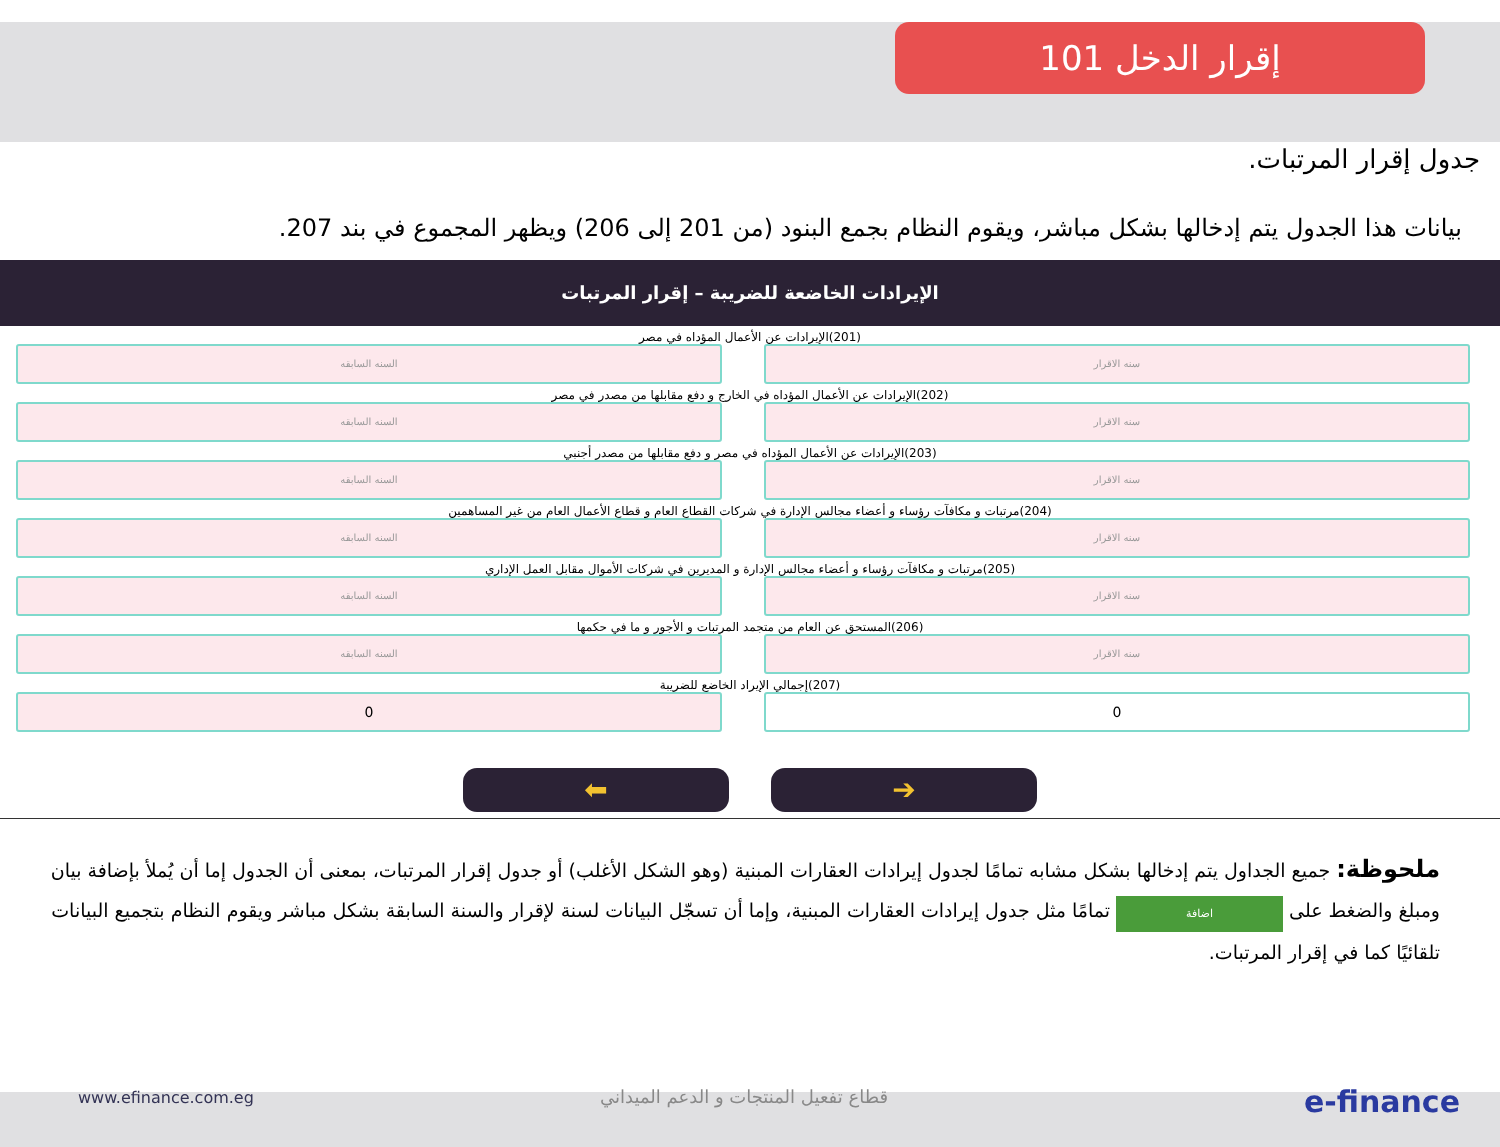إقرار الدخل 101
جدول إقرار المرتبات.
بيانات هذا الجدول يتم إدخالها بشكل مباشر، ويقوم النظام بجمع البنود (من 201 إلى 206) ويظهر المجموع في بند 207.
الإيرادات الخاضعة للضريبة – إقرار المرتبات
(201)الإيرادات عن الأعمال المؤداه في مصر
سنه الاقرار السنه السابقه
(202)الإيرادات عن الأعمال المؤداه في الخارج و دفع مقابلها من مصدر في مصر
سنه الاقرار السنه السابقه
(203)الإيرادات عن الأعمال المؤداه في مصر و دفع مقابلها من مصدر أجنبي
سنه الاقرار السنه السابقه
(204)مرتبات و مكافآت رؤساء و أعضاء مجالس الإدارة في شركات القطاع العام و قطاع الأعمال العام من غير المساهمين
سنه الاقرار السنه السابقه
(205)مرتبات و مكافآت رؤساء و أعضاء مجالس الإدارة و المديرين في شركات الأموال مقابل العمل الإداري
سنه الاقرار السنه السابقه
(206)المستحق عن العام من متجمد المرتبات و الأجور و ما في حكمها
سنه الاقرار السنه السابقه
(207)إجمالي الإيراد الخاضع للضريبة
0 0
➔ ⬅
ملحوظة: جميع الجداول يتم إدخالها بشكل مشابه تمامًا لجدول إيرادات العقارات المبنية (وهو الشكل الأغلب) أو جدول إقرار المرتبات، بمعنى أن الجدول إما أن يُملأ بإضافة بيان ومبلغ والضغط على اضافة تمامًا مثل جدول إيرادات العقارات المبنية، وإما أن تسجّل البيانات لسنة لإقرار والسنة السابقة بشكل مباشر ويقوم النظام بتجميع البيانات تلقائيًا كما في إقرار المرتبات.
www.efinance.com.eg
قطاع تفعيل المنتجات و الدعم الميداني
e-finance